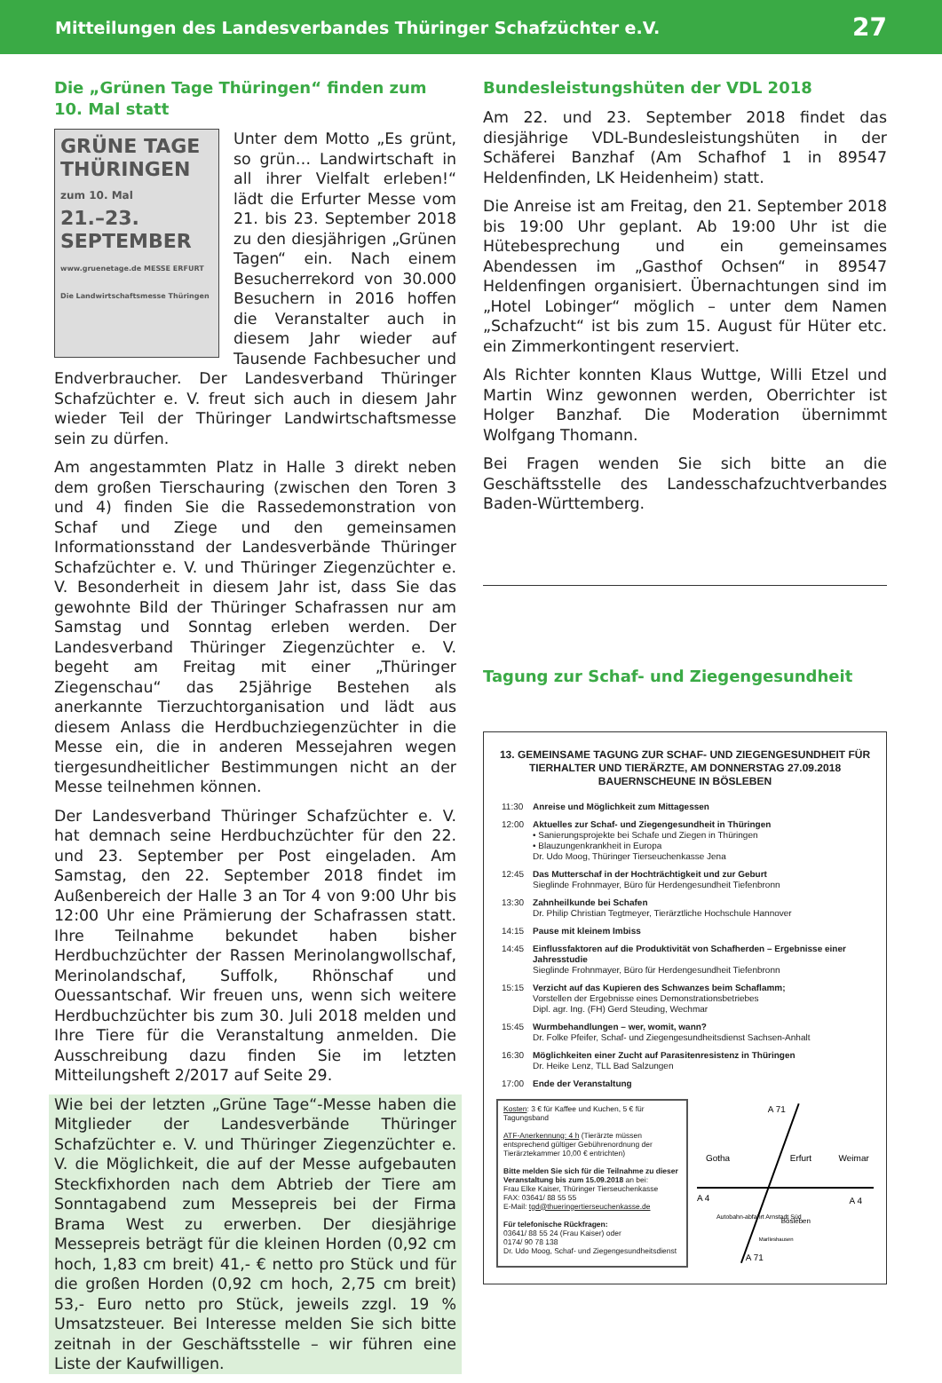Mitteilungen des Landesverbandes Thüringer Schafzüchter e.V. 27
Die „Grünen Tage Thüringen“ finden zum 10. Mal statt
GRÜNE TAGE THÜRINGEN
zum 10. Mal
21.–23.
SEPTEMBER
www.gruenetage.de MESSE ERFURT Die Landwirtschaftsmesse Thüringen
Unter dem Motto „Es grünt, so grün… Landwirtschaft in all ihrer Vielfalt erleben!“ lädt die Erfurter Messe vom 21. bis 23. September 2018 zu den diesjährigen „Grünen Tagen“ ein. Nach einem Besucherrekord von 30.000 Besuchern in 2016 hoffen die Veranstalter auch in diesem Jahr wieder auf Tausende Fachbesucher und Endverbraucher. Der Landesverband Thüringer Schafzüchter e. V. freut sich auch in diesem Jahr wieder Teil der Thüringer Landwirtschaftsmesse sein zu dürfen.
Am angestammten Platz in Halle 3 direkt neben dem großen Tierschauring (zwischen den Toren 3 und 4) finden Sie die Rassedemonstration von Schaf und Ziege und den gemeinsamen Informationsstand der Landesverbände Thüringer Schafzüchter e. V. und Thüringer Ziegenzüchter e. V. Besonderheit in diesem Jahr ist, dass Sie das gewohnte Bild der Thüringer Schafrassen nur am Samstag und Sonntag erleben werden. Der Landesverband Thüringer Ziegenzüchter e. V. begeht am Freitag mit einer „Thüringer Ziegenschau“ das 25jährige Bestehen als anerkannte Tierzuchtorganisation und lädt aus diesem Anlass die Herdbuchziegenzüchter in die Messe ein, die in anderen Messejahren wegen tiergesundheitlicher Bestimmungen nicht an der Messe teilnehmen können.
Der Landesverband Thüringer Schafzüchter e. V. hat demnach seine Herdbuchzüchter für den 22. und 23. September per Post eingeladen. Am Samstag, den 22. September 2018 findet im Außenbereich der Halle 3 an Tor 4 von 9:00 Uhr bis 12:00 Uhr eine Prämierung der Schafrassen statt. Ihre Teilnahme bekundet haben bisher Herdbuchzüchter der Rassen Merinolangwollschaf, Merinolandschaf, Suffolk, Rhönschaf und Ouessantschaf. Wir freuen uns, wenn sich weitere Herdbuchzüchter bis zum 30. Juli 2018 melden und Ihre Tiere für die Veranstaltung anmelden. Die Ausschreibung dazu finden Sie im letzten Mitteilungsheft 2/2017 auf Seite 29.
Wie bei der letzten „Grüne Tage“-Messe haben die Mitglieder der Landesverbände Thüringer Schafzüchter e. V. und Thüringer Ziegenzüchter e. V. die Möglichkeit, die auf der Messe aufgebauten Steckfixhorden nach dem Abtrieb der Tiere am Sonntagabend zum Messepreis bei der Firma Brama West zu erwerben. Der diesjährige Messepreis beträgt für die kleinen Horden (0,92 cm hoch, 1,83 cm breit) 41,- € netto pro Stück und für die großen Horden (0,92 cm hoch, 2,75 cm breit) 53,- Euro netto pro Stück, jeweils zzgl. 19 % Umsatzsteuer. Bei Interesse melden Sie sich bitte zeitnah in der Geschäftsstelle – wir führen eine Liste der Kaufwilligen.
Bundesleistungshüten der VDL 2018
Am 22. und 23. September 2018 findet das diesjährige VDL-Bundesleistungshüten in der Schäferei Banzhaf (Am Schafhof 1 in 89547 Heldenfinden, LK Heidenheim) statt.
Die Anreise ist am Freitag, den 21. September 2018 bis 19:00 Uhr geplant. Ab 19:00 Uhr ist die Hütebesprechung und ein gemeinsames Abendessen im „Gasthof Ochsen“ in 89547 Heldenfingen organisiert. Übernachtungen sind im „Hotel Lobinger“ möglich – unter dem Namen „Schafzucht“ ist bis zum 15. August für Hüter etc. ein Zimmerkontingent reserviert.
Als Richter konnten Klaus Wuttge, Willi Etzel und Martin Winz gewonnen werden, Oberrichter ist Holger Banzhaf. Die Moderation übernimmt Wolfgang Thomann.
Bei Fragen wenden Sie sich bitte an die Geschäftsstelle des Landesschafzuchtverbandes Baden-Württemberg.
Tagung zur Schaf- und Ziegengesundheit
13. GEMEINSAME TAGUNG ZUR SCHAF- UND ZIEGENGESUNDHEIT FÜR TIERHALTER UND TIERÄRZTE, AM DONNERSTAG 27.09.2018
BAUERNSCHEUNE IN BÖSLEBEN
| 11:30 | Anreise und Möglichkeit zum Mittagessen |
| 12:00 | Aktuelles zur Schaf- und Ziegengesundheit in Thüringen • Sanierungsprojekte bei Schafe und Ziegen in Thüringen • Blauzungenkrankheit in Europa Dr. Udo Moog, Thüringer Tierseuchenkasse Jena |
| 12:45 | Das Mutterschaf in der Hochträchtigkeit und zur Geburt Sieglinde Frohnmayer, Büro für Herdengesundheit Tiefenbronn |
| 13:30 | Zahnheilkunde bei Schafen Dr. Philip Christian Tegtmeyer, Tierärztliche Hochschule Hannover |
| 14:15 | Pause mit kleinem Imbiss |
| 14:45 | Einflussfaktoren auf die Produktivität von Schafherden – Ergebnisse einer Jahresstudie Sieglinde Frohnmayer, Büro für Herdengesundheit Tiefenbronn |
| 15:15 | Verzicht auf das Kupieren des Schwanzes beim Schaflamm; Vorstellen der Ergebnisse eines Demonstrationsbetriebes Dipl. agr. Ing. (FH) Gerd Steuding, Wechmar |
| 15:45 | Wurmbehandlungen – wer, womit, wann? Dr. Folke Pfeifer, Schaf- und Ziegengesundheitsdienst Sachsen-Anhalt |
| 16:30 | Möglichkeiten einer Zucht auf Parasitenresistenz in Thüringen Dr. Heike Lenz, TLL Bad Salzungen |
| 17:00 | Ende der Veranstaltung |
Kosten: 3 € für Kaffee und Kuchen, 5 € für Tagungsband
ATF-Anerkennung: 4 h (Tierärzte müssen entsprechend gültiger Gebührenordnung der Tierärztekammer 10,00 € entrichten)
Bitte melden Sie sich für die Teilnahme zu dieser Veranstaltung bis zum 15.09.2018 an bei:
Frau Elke Kaiser, Thüringer Tierseuchenkasse
FAX: 03641/ 88 55 55
E-Mail: tgd@thueringertierseuchenkasse.de
Für telefonische Rückfragen:
03641/ 88 55 24 (Frau Kaiser) oder
0174/ 90 78 138
Dr. Udo Moog, Schaf- und Ziegengesundheitsdienst
A 71
Gotha
Erfurt
Weimar
A 4
A 4
Autobahn-abfahrt Arnstadt Süd
Bösleben
Marlleshausen
A 71